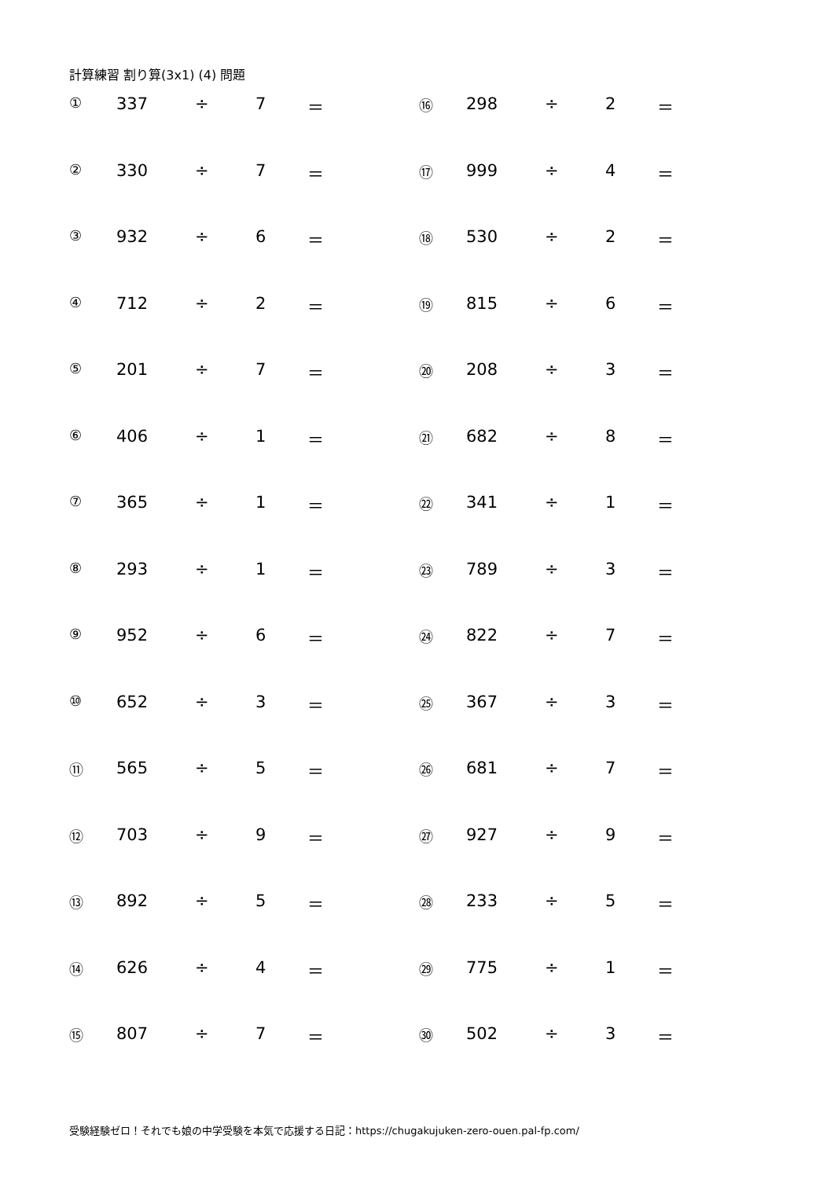計算練習 割り算(3x1) (4) 問題
| ① | 337 | ÷ | 7 | ＝ | ⑯ | 298 | ÷ | 2 | ＝ |
| ② | 330 | ÷ | 7 | ＝ | ⑰ | 999 | ÷ | 4 | ＝ |
| ③ | 932 | ÷ | 6 | ＝ | ⑱ | 530 | ÷ | 2 | ＝ |
| ④ | 712 | ÷ | 2 | ＝ | ⑲ | 815 | ÷ | 6 | ＝ |
| ⑤ | 201 | ÷ | 7 | ＝ | ⑳ | 208 | ÷ | 3 | ＝ |
| ⑥ | 406 | ÷ | 1 | ＝ | ㉑ | 682 | ÷ | 8 | ＝ |
| ⑦ | 365 | ÷ | 1 | ＝ | ㉒ | 341 | ÷ | 1 | ＝ |
| ⑧ | 293 | ÷ | 1 | ＝ | ㉓ | 789 | ÷ | 3 | ＝ |
| ⑨ | 952 | ÷ | 6 | ＝ | ㉔ | 822 | ÷ | 7 | ＝ |
| ⑩ | 652 | ÷ | 3 | ＝ | ㉕ | 367 | ÷ | 3 | ＝ |
| ⑪ | 565 | ÷ | 5 | ＝ | ㉖ | 681 | ÷ | 7 | ＝ |
| ⑫ | 703 | ÷ | 9 | ＝ | ㉗ | 927 | ÷ | 9 | ＝ |
| ⑬ | 892 | ÷ | 5 | ＝ | ㉘ | 233 | ÷ | 5 | ＝ |
| ⑭ | 626 | ÷ | 4 | ＝ | ㉙ | 775 | ÷ | 1 | ＝ |
| ⑮ | 807 | ÷ | 7 | ＝ | ㉚ | 502 | ÷ | 3 | ＝ |
受験経験ゼロ！それでも娘の中学受験を本気で応援する日記：https://chugakujuken-zero-ouen.pal-fp.com/